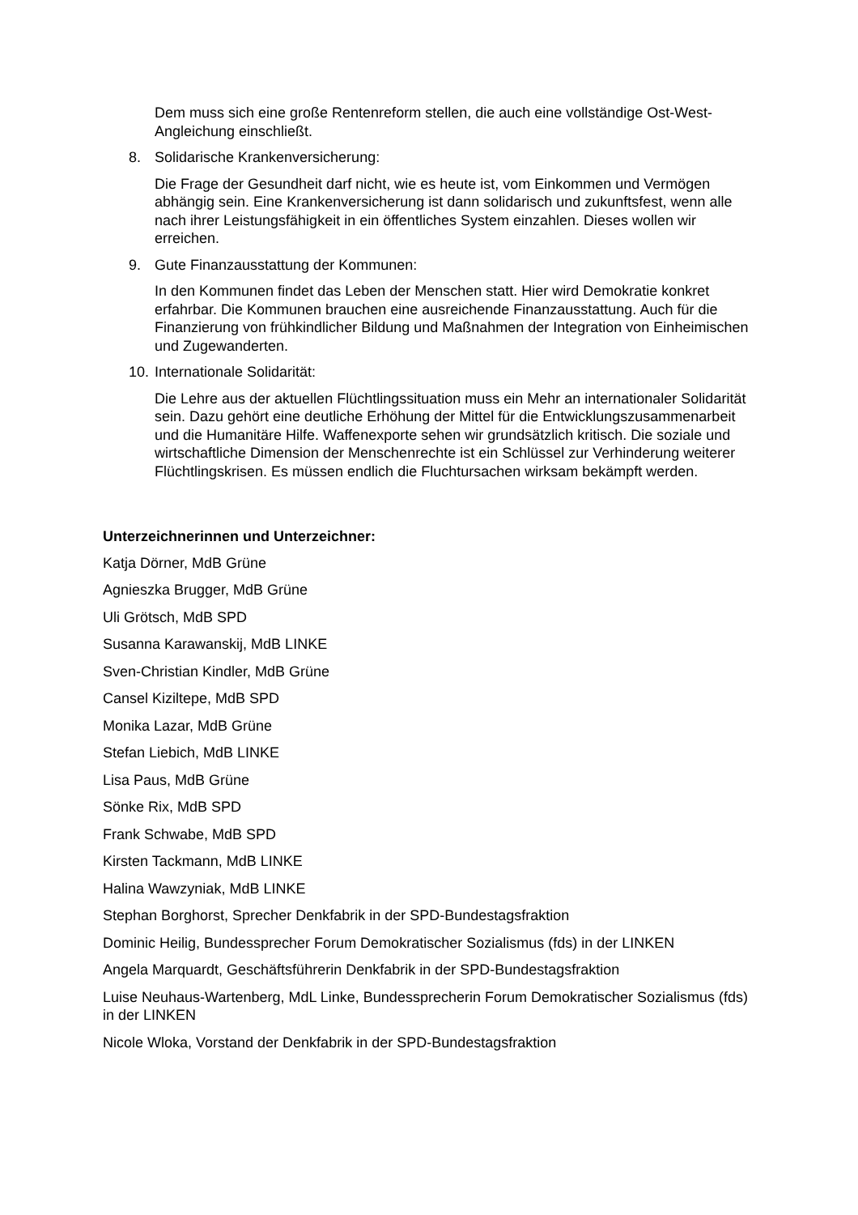Dem muss sich eine große Rentenreform stellen, die auch eine vollständige Ost-West-Angleichung einschließt.
8. Solidarische Krankenversicherung:
Die Frage der Gesundheit darf nicht, wie es heute ist, vom Einkommen und Vermögen abhängig sein. Eine Krankenversicherung ist dann solidarisch und zukunftsfest, wenn alle nach ihrer Leistungsfähigkeit in ein öffentliches System einzahlen. Dieses wollen wir erreichen.
9. Gute Finanzausstattung der Kommunen:
In den Kommunen findet das Leben der Menschen statt. Hier wird Demokratie konkret erfahrbar. Die Kommunen brauchen eine ausreichende Finanzausstattung. Auch für die Finanzierung von frühkindlicher Bildung und Maßnahmen der Integration von Einheimischen und Zugewanderten.
10. Internationale Solidarität:
Die Lehre aus der aktuellen Flüchtlingssituation muss ein Mehr an internationaler Solidarität sein. Dazu gehört eine deutliche Erhöhung der Mittel für die Entwicklungszusammenarbeit und die Humanitäre Hilfe. Waffenexporte sehen wir grundsätzlich kritisch. Die soziale und wirtschaftliche Dimension der Menschenrechte ist ein Schlüssel zur Verhinderung weiterer Flüchtlingskrisen. Es müssen endlich die Fluchtursachen wirksam bekämpft werden.
Unterzeichnerinnen und Unterzeichner:
Katja Dörner, MdB Grüne
Agnieszka Brugger, MdB Grüne
Uli Grötsch, MdB SPD
Susanna Karawanskij, MdB LINKE
Sven-Christian Kindler, MdB Grüne
Cansel Kiziltepe, MdB SPD
Monika Lazar, MdB Grüne
Stefan Liebich, MdB LINKE
Lisa Paus, MdB Grüne
Sönke Rix, MdB SPD
Frank Schwabe, MdB SPD
Kirsten Tackmann, MdB LINKE
Halina Wawzyniak, MdB LINKE
Stephan Borghorst, Sprecher Denkfabrik in der SPD-Bundestagsfraktion
Dominic Heilig, Bundessprecher Forum Demokratischer Sozialismus (fds) in der LINKEN
Angela Marquardt, Geschäftsführerin Denkfabrik in der SPD-Bundestagsfraktion
Luise Neuhaus-Wartenberg, MdL Linke, Bundessprecherin Forum Demokratischer Sozialismus (fds) in der LINKEN
Nicole Wloka, Vorstand der Denkfabrik in der SPD-Bundestagsfraktion